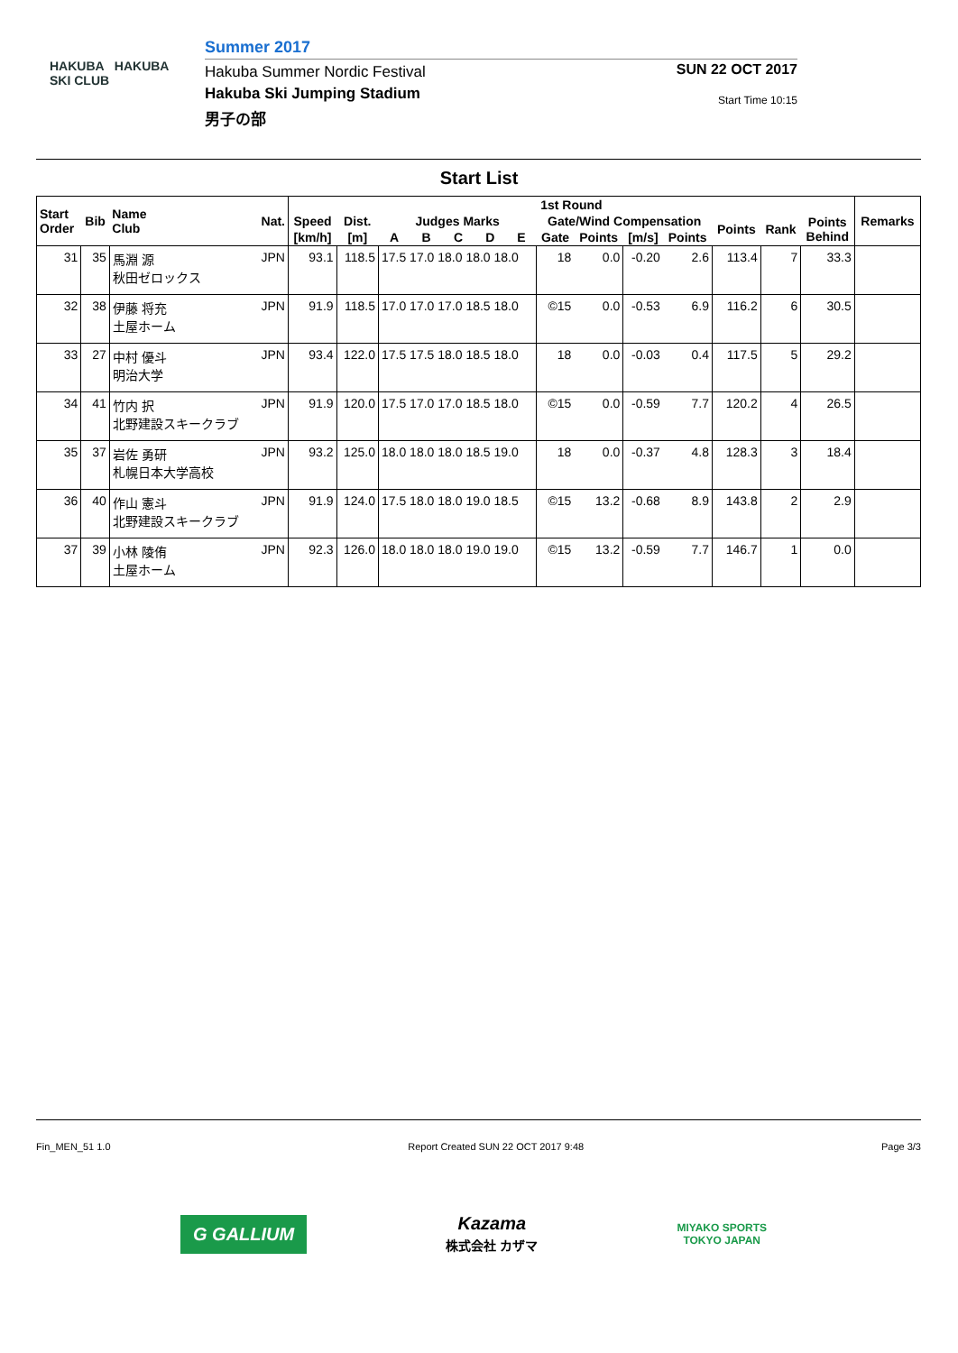HAKUBA HAKUBA SKI CLUB
Summer 2017
Hakuba Summer Nordic Festival
Hakuba Ski Jumping Stadium
男子の部
SUN 22 OCT 2017
Start Time 10:15
Start List
| Start Order | Bib | Name Club | Nat. | 1st Round | | | | | | | | | | | | | | Remarks |
| --- | --- | --- | --- | --- | --- | --- | --- | --- | --- | --- | --- | --- | --- | --- | --- | --- | --- | --- |
| | | | | Speed | Dist. | Judges Marks | | | | | Gate/Wind Compensation | | | | Points | Rank | Points Behind | |
| | | | | [km/h] | [m] | A | B | C | D | E | Gate | Points | [m/s] | Points | | | | |
| 31 | 35 | 馬淵 源 秋田ゼロックス | JPN | 93.1 | 118.5 | 17.5 17.0 18.0 18.0 18.0 | | | | | 18 | 0.0 | -0.20 | 2.6 | 113.4 | 7 | 33.3 | |
| 32 | 38 | 伊藤 将充 土屋ホーム | JPN | 91.9 | 118.5 | 17.0 17.0 17.0 18.5 18.0 | | | | | ©15 | 0.0 | -0.53 | 6.9 | 116.2 | 6 | 30.5 | |
| 33 | 27 | 中村 優斗 明治大学 | JPN | 93.4 | 122.0 | 17.5 17.5 18.0 18.5 18.0 | | | | | 18 | 0.0 | -0.03 | 0.4 | 117.5 | 5 | 29.2 | |
| 34 | 41 | 竹内 択 北野建設スキークラブ | JPN | 91.9 | 120.0 | 17.5 17.0 17.0 18.5 18.0 | | | | | ©15 | 0.0 | -0.59 | 7.7 | 120.2 | 4 | 26.5 | |
| 35 | 37 | 岩佐 勇研 札幌日本大学高校 | JPN | 93.2 | 125.0 | 18.0 18.0 18.0 18.5 19.0 | | | | | 18 | 0.0 | -0.37 | 4.8 | 128.3 | 3 | 18.4 | |
| 36 | 40 | 作山 憲斗 北野建設スキークラブ | JPN | 91.9 | 124.0 | 17.5 18.0 18.0 19.0 18.5 | | | | | ©15 | 13.2 | -0.68 | 8.9 | 143.8 | 2 | 2.9 | |
| 37 | 39 | 小林 陵侑 土屋ホーム | JPN | 92.3 | 126.0 | 18.0 18.0 18.0 19.0 19.0 | | | | | ©15 | 13.2 | -0.59 | 7.7 | 146.7 | 1 | 0.0 | |
Fin_MEN_51 1.0 Report Created SUN 22 OCT 2017 9:48 Page 3/3
G GALLIUM
Kazama
株式会社 カザマ
MIYAKO SPORTS
TOKYO JAPAN